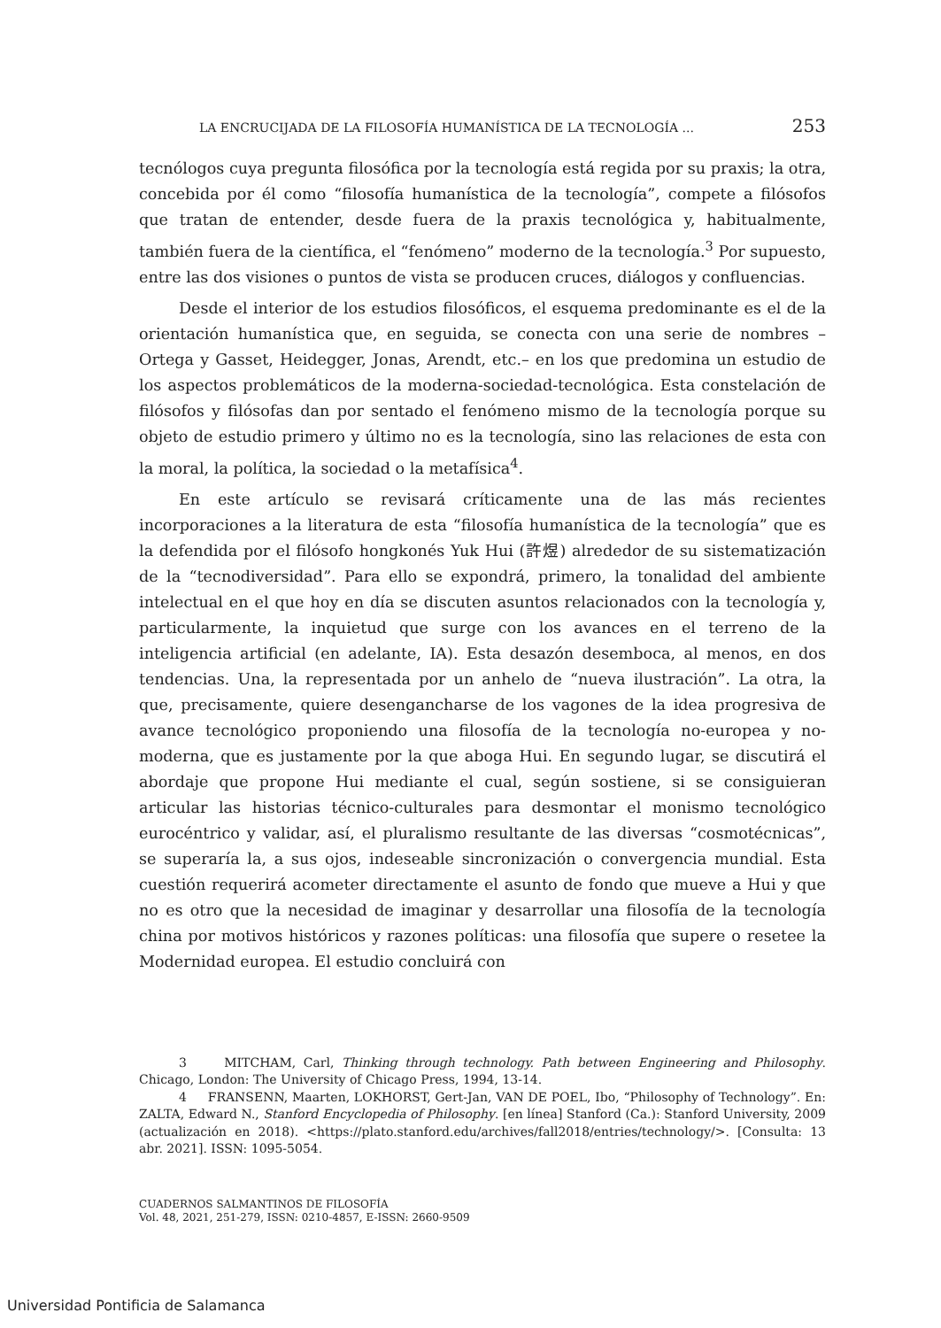LA ENCRUCIJADA DE LA FILOSOFÍA HUMANÍSTICA DE LA TECNOLOGÍA ... 253
tecnólogos cuya pregunta filosófica por la tecnología está regida por su praxis; la otra, concebida por él como “filosofía humanística de la tecnología”, compete a filósofos que tratan de entender, desde fuera de la praxis tecnológica y, habitualmente, también fuera de la científica, el “fenómeno” moderno de la tecnología.<sup>3</sup> Por supuesto, entre las dos visiones o puntos de vista se producen cruces, diálogos y confluencias.
Desde el interior de los estudios filosóficos, el esquema predominante es el de la orientación humanística que, en seguida, se conecta con una serie de nombres –Ortega y Gasset, Heidegger, Jonas, Arendt, etc.– en los que predomina un estudio de los aspectos problemáticos de la moderna-sociedad-tecnológica. Esta constelación de filósofos y filósofas dan por sentado el fenómeno mismo de la tecnología porque su objeto de estudio primero y último no es la tecnología, sino las relaciones de esta con la moral, la política, la sociedad o la metafísica<sup>4</sup>.
En este artículo se revisará críticamente una de las más recientes incorporaciones a la literatura de esta “filosofía humanística de la tecnología” que es la defendida por el filósofo hongkonés Yuk Hui (許煜) alrededor de su sistematización de la “tecnodiversidad”. Para ello se expondrá, primero, la tonalidad del ambiente intelectual en el que hoy en día se discuten asuntos relacionados con la tecnología y, particularmente, la inquietud que surge con los avances en el terreno de la inteligencia artificial (en adelante, IA). Esta desazón desemboca, al menos, en dos tendencias. Una, la representada por un anhelo de “nueva ilustración”. La otra, la que, precisamente, quiere desengancharse de los vagones de la idea progresiva de avance tecnológico proponiendo una filosofía de la tecnología no-europea y no-moderna, que es justamente por la que aboga Hui. En segundo lugar, se discutirá el abordaje que propone Hui mediante el cual, según sostiene, si se consiguieran articular las historias técnico-culturales para desmontar el monismo tecnológico eurocéntrico y validar, así, el pluralismo resultante de las diversas “cosmotécnicas”, se superaría la, a sus ojos, indeseable sincronización o convergencia mundial. Esta cuestión requerirá acometer directamente el asunto de fondo que mueve a Hui y que no es otro que la necesidad de imaginar y desarrollar una filosofía de la tecnología china por motivos históricos y razones políticas: una filosofía que supere o resetee la Modernidad europea. El estudio concluirá con
3 MITCHAM, Carl, Thinking through technology. Path between Engineering and Philosophy. Chicago, London: The University of Chicago Press, 1994, 13-14.
4 FRANSENN, Maarten, LOKHORST, Gert-Jan, VAN DE POEL, Ibo, “Philosophy of Technology”. En: ZALTA, Edward N., Stanford Encyclopedia of Philosophy. [en línea] Stanford (Ca.): Stanford University, 2009 (actualización en 2018). <https://plato.stanford.edu/archives/fall2018/entries/technology/>. [Consulta: 13 abr. 2021]. ISSN: 1095-5054.
CUADERNOS SALMANTINOS DE FILOSOFÍA
Vol. 48, 2021, 251-279, ISSN: 0210-4857, E-ISSN: 2660-9509
Universidad Pontificia de Salamanca